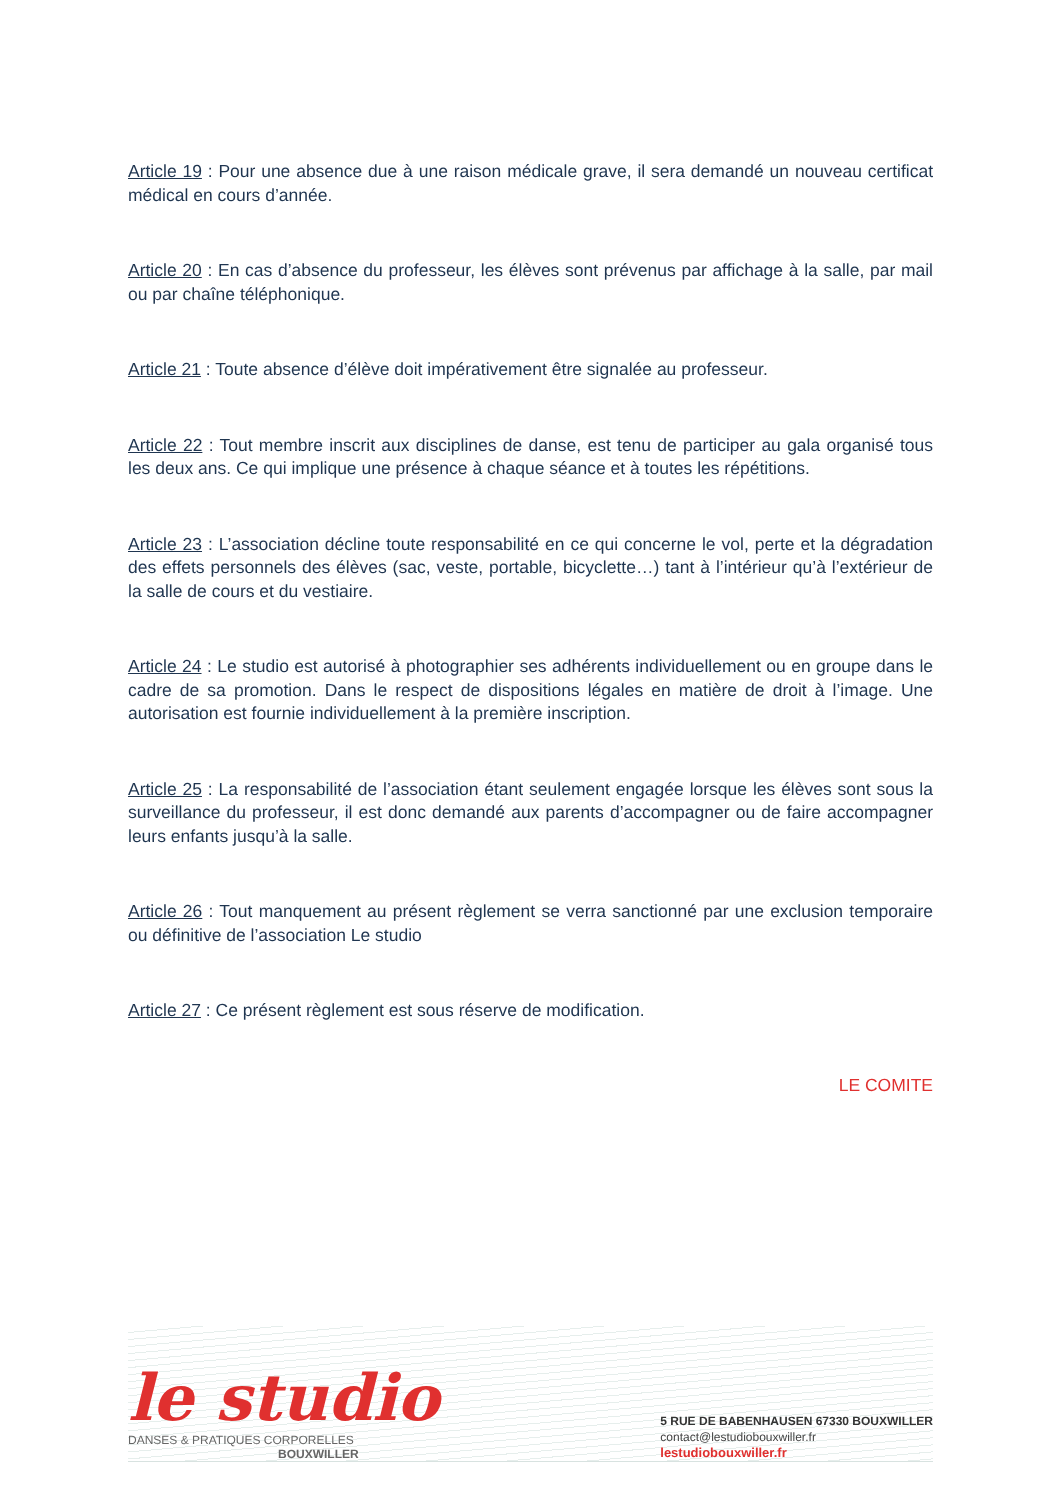Article 19 : Pour une absence due à une raison médicale grave, il sera demandé un nouveau certificat médical en cours d’année.
Article 20 : En cas d’absence du professeur, les élèves sont prévenus par affichage à la salle, par mail ou par chaîne téléphonique.
Article 21 : Toute absence d’élève doit impérativement être signalée au professeur.
Article 22 : Tout membre inscrit aux disciplines de danse, est tenu de participer au gala organisé tous les deux ans. Ce qui implique une présence à chaque séance et à toutes les répétitions.
Article 23 : L’association décline toute responsabilité en ce qui concerne le vol, perte et la dégradation des effets personnels des élèves (sac, veste, portable, bicyclette…) tant à l’intérieur qu’à l’extérieur de la salle de cours et du vestiaire.
Article 24 : Le studio est autorisé à photographier ses adhérents individuellement ou en groupe dans le cadre de sa promotion. Dans le respect de dispositions légales en matière de droit à l’image. Une autorisation est fournie individuellement à la première inscription.
Article 25 : La responsabilité de l’association étant seulement engagée lorsque les élèves sont sous la surveillance du professeur, il est donc demandé aux parents d’accompagner ou de faire accompagner leurs enfants jusqu’à la salle.
Article 26 : Tout manquement au présent règlement se verra sanctionné par une exclusion temporaire ou définitive de l’association Le studio
Article 27 : Ce présent règlement est sous réserve de modification.
LE COMITE
le studio
DANSES & PRATIQUES CORPORELLES
BOUXWILLER
5 RUE DE BABENHAUSEN 67330 BOUXWILLER
contact@lestudiobouxwiller.fr
lestudiobouxwiller.fr